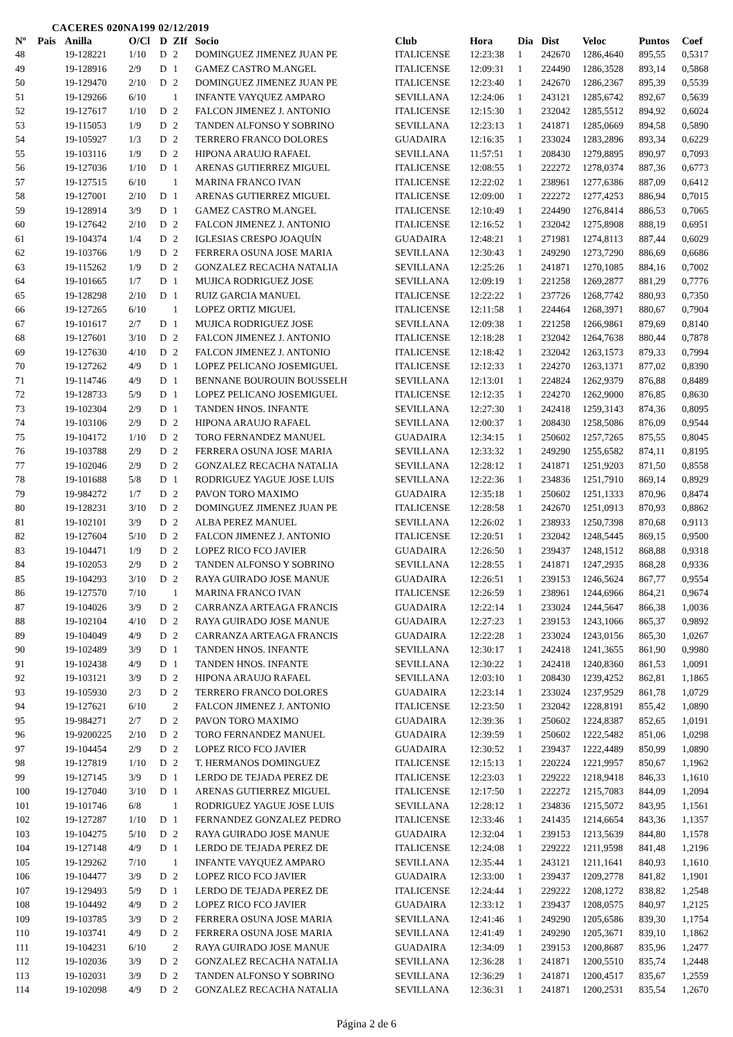CACERES 020NA199 02/12/2019
| Nº | Pais | Anilla | O/Cl | D | ZIf | Socio | Club | Hora | Dia | Dist | Veloc | Puntos | Coef |
| --- | --- | --- | --- | --- | --- | --- | --- | --- | --- | --- | --- | --- | --- |
| 48 | | 19-128221 | 1/10 | D | 2 | DOMINGUEZ JIMENEZ JUAN PE | ITALICENSE | 12:23:38 | 1 | 242670 | 1286,4640 | 895,55 | 0,5317 |
| 49 | | 19-128916 | 2/9 | D | 1 | GAMEZ CASTRO M.ANGEL | ITALICENSE | 12:09:31 | 1 | 224490 | 1286,3528 | 893,14 | 0,5868 |
| 50 | | 19-129470 | 2/10 | D | 2 | DOMINGUEZ JIMENEZ JUAN PE | ITALICENSE | 12:23:40 | 1 | 242670 | 1286,2367 | 895,39 | 0,5539 |
| 51 | | 19-129266 | 6/10 | | 1 | INFANTE VAYQUEZ AMPARO | SEVILLANA | 12:24:06 | 1 | 243121 | 1285,6742 | 892,67 | 0,5639 |
| 52 | | 19-127617 | 1/10 | D | 2 | FALCON JIMENEZ J. ANTONIO | ITALICENSE | 12:15:30 | 1 | 232042 | 1285,5512 | 894,92 | 0,6024 |
| 53 | | 19-115053 | 1/9 | D | 2 | TANDEN ALFONSO Y SOBRINO | SEVILLANA | 12:23:13 | 1 | 241871 | 1285,0669 | 894,58 | 0,5890 |
| 54 | | 19-105927 | 1/3 | D | 2 | TERRERO FRANCO DOLORES | GUADAIRA | 12:16:35 | 1 | 233024 | 1283,2896 | 893,34 | 0,6229 |
| 55 | | 19-103116 | 1/9 | D | 2 | HIPONA ARAUJO RAFAEL | SEVILLANA | 11:57:51 | 1 | 208430 | 1279,8895 | 890,97 | 0,7093 |
| 56 | | 19-127036 | 1/10 | D | 1 | ARENAS GUTIERREZ MIGUEL | ITALICENSE | 12:08:55 | 1 | 222272 | 1278,0374 | 887,36 | 0,6773 |
| 57 | | 19-127515 | 6/10 | | 1 | MARINA FRANCO IVAN | ITALICENSE | 12:22:02 | 1 | 238961 | 1277,6386 | 887,09 | 0,6412 |
| 58 | | 19-127001 | 2/10 | D | 1 | ARENAS GUTIERREZ MIGUEL | ITALICENSE | 12:09:00 | 1 | 222272 | 1277,4253 | 886,94 | 0,7015 |
| 59 | | 19-128914 | 3/9 | D | 1 | GAMEZ CASTRO M.ANGEL | ITALICENSE | 12:10:49 | 1 | 224490 | 1276,8414 | 886,53 | 0,7065 |
| 60 | | 19-127642 | 2/10 | D | 2 | FALCON JIMENEZ J. ANTONIO | ITALICENSE | 12:16:52 | 1 | 232042 | 1275,8908 | 888,19 | 0,6951 |
| 61 | | 19-104374 | 1/4 | D | 2 | IGLESIAS CRESPO JOAQUÍN | GUADAIRA | 12:48:21 | 1 | 271981 | 1274,8113 | 887,44 | 0,6029 |
| 62 | | 19-103766 | 1/9 | D | 2 | FERRERA OSUNA JOSE MARIA | SEVILLANA | 12:30:43 | 1 | 249290 | 1273,7290 | 886,69 | 0,6686 |
| 63 | | 19-115262 | 1/9 | D | 2 | GONZALEZ RECACHA NATALIA | SEVILLANA | 12:25:26 | 1 | 241871 | 1270,1085 | 884,16 | 0,7002 |
| 64 | | 19-101665 | 1/7 | D | 1 | MUJICA RODRIGUEZ JOSE | SEVILLANA | 12:09:19 | 1 | 221258 | 1269,2877 | 881,29 | 0,7776 |
| 65 | | 19-128298 | 2/10 | D | 1 | RUIZ GARCIA MANUEL | ITALICENSE | 12:22:22 | 1 | 237726 | 1268,7742 | 880,93 | 0,7350 |
| 66 | | 19-127265 | 6/10 | | 1 | LOPEZ ORTIZ MIGUEL | ITALICENSE | 12:11:58 | 1 | 224464 | 1268,3971 | 880,67 | 0,7904 |
| 67 | | 19-101617 | 2/7 | D | 1 | MUJICA RODRIGUEZ JOSE | SEVILLANA | 12:09:38 | 1 | 221258 | 1266,9861 | 879,69 | 0,8140 |
| 68 | | 19-127601 | 3/10 | D | 2 | FALCON JIMENEZ J. ANTONIO | ITALICENSE | 12:18:28 | 1 | 232042 | 1264,7638 | 880,44 | 0,7878 |
| 69 | | 19-127630 | 4/10 | D | 2 | FALCON JIMENEZ J. ANTONIO | ITALICENSE | 12:18:42 | 1 | 232042 | 1263,1573 | 879,33 | 0,7994 |
| 70 | | 19-127262 | 4/9 | D | 1 | LOPEZ PELICANO JOSEMIGUEL | ITALICENSE | 12:12:33 | 1 | 224270 | 1263,1371 | 877,02 | 0,8390 |
| 71 | | 19-114746 | 4/9 | D | 1 | BENNANE BOUROUIN BOUSSELH | SEVILLANA | 12:13:01 | 1 | 224824 | 1262,9379 | 876,88 | 0,8489 |
| 72 | | 19-128733 | 5/9 | D | 1 | LOPEZ PELICANO JOSEMIGUEL | ITALICENSE | 12:12:35 | 1 | 224270 | 1262,9000 | 876,85 | 0,8630 |
| 73 | | 19-102304 | 2/9 | D | 1 | TANDEN HNOS. INFANTE | SEVILLANA | 12:27:30 | 1 | 242418 | 1259,3143 | 874,36 | 0,8095 |
| 74 | | 19-103106 | 2/9 | D | 2 | HIPONA ARAUJO RAFAEL | SEVILLANA | 12:00:37 | 1 | 208430 | 1258,5086 | 876,09 | 0,9544 |
| 75 | | 19-104172 | 1/10 | D | 2 | TORO FERNANDEZ MANUEL | GUADAIRA | 12:34:15 | 1 | 250602 | 1257,7265 | 875,55 | 0,8045 |
| 76 | | 19-103788 | 2/9 | D | 2 | FERRERA OSUNA JOSE MARIA | SEVILLANA | 12:33:32 | 1 | 249290 | 1255,6582 | 874,11 | 0,8195 |
| 77 | | 19-102046 | 2/9 | D | 2 | GONZALEZ RECACHA NATALIA | SEVILLANA | 12:28:12 | 1 | 241871 | 1251,9203 | 871,50 | 0,8558 |
| 78 | | 19-101688 | 5/8 | D | 1 | RODRIGUEZ YAGUE JOSE LUIS | SEVILLANA | 12:22:36 | 1 | 234836 | 1251,7910 | 869,14 | 0,8929 |
| 79 | | 19-984272 | 1/7 | D | 2 | PAVON TORO MAXIMO | GUADAIRA | 12:35:18 | 1 | 250602 | 1251,1333 | 870,96 | 0,8474 |
| 80 | | 19-128231 | 3/10 | D | 2 | DOMINGUEZ JIMENEZ JUAN PE | ITALICENSE | 12:28:58 | 1 | 242670 | 1251,0913 | 870,93 | 0,8862 |
| 81 | | 19-102101 | 3/9 | D | 2 | ALBA PEREZ MANUEL | SEVILLANA | 12:26:02 | 1 | 238933 | 1250,7398 | 870,68 | 0,9113 |
| 82 | | 19-127604 | 5/10 | D | 2 | FALCON JIMENEZ J. ANTONIO | ITALICENSE | 12:20:51 | 1 | 232042 | 1248,5445 | 869,15 | 0,9500 |
| 83 | | 19-104471 | 1/9 | D | 2 | LOPEZ RICO FCO JAVIER | GUADAIRA | 12:26:50 | 1 | 239437 | 1248,1512 | 868,88 | 0,9318 |
| 84 | | 19-102053 | 2/9 | D | 2 | TANDEN ALFONSO Y SOBRINO | SEVILLANA | 12:28:55 | 1 | 241871 | 1247,2935 | 868,28 | 0,9336 |
| 85 | | 19-104293 | 3/10 | D | 2 | RAYA GUIRADO JOSE MANUE | GUADAIRA | 12:26:51 | 1 | 239153 | 1246,5624 | 867,77 | 0,9554 |
| 86 | | 19-127570 | 7/10 | | 1 | MARINA FRANCO IVAN | ITALICENSE | 12:26:59 | 1 | 238961 | 1244,6966 | 864,21 | 0,9674 |
| 87 | | 19-104026 | 3/9 | D | 2 | CARRANZA ARTEAGA FRANCIS | GUADAIRA | 12:22:14 | 1 | 233024 | 1244,5647 | 866,38 | 1,0036 |
| 88 | | 19-102104 | 4/10 | D | 2 | RAYA GUIRADO JOSE MANUE | GUADAIRA | 12:27:23 | 1 | 239153 | 1243,1066 | 865,37 | 0,9892 |
| 89 | | 19-104049 | 4/9 | D | 2 | CARRANZA ARTEAGA FRANCIS | GUADAIRA | 12:22:28 | 1 | 233024 | 1243,0156 | 865,30 | 1,0267 |
| 90 | | 19-102489 | 3/9 | D | 1 | TANDEN HNOS. INFANTE | SEVILLANA | 12:30:17 | 1 | 242418 | 1241,3655 | 861,90 | 0,9980 |
| 91 | | 19-102438 | 4/9 | D | 1 | TANDEN HNOS. INFANTE | SEVILLANA | 12:30:22 | 1 | 242418 | 1240,8360 | 861,53 | 1,0091 |
| 92 | | 19-103121 | 3/9 | D | 2 | HIPONA ARAUJO RAFAEL | SEVILLANA | 12:03:10 | 1 | 208430 | 1239,4252 | 862,81 | 1,1865 |
| 93 | | 19-105930 | 2/3 | D | 2 | TERRERO FRANCO DOLORES | GUADAIRA | 12:23:14 | 1 | 233024 | 1237,9529 | 861,78 | 1,0729 |
| 94 | | 19-127621 | 6/10 | | 2 | FALCON JIMENEZ J. ANTONIO | ITALICENSE | 12:23:50 | 1 | 232042 | 1228,8191 | 855,42 | 1,0890 |
| 95 | | 19-984271 | 2/7 | D | 2 | PAVON TORO MAXIMO | GUADAIRA | 12:39:36 | 1 | 250602 | 1224,8387 | 852,65 | 1,0191 |
| 96 | | 19-9200225 | 2/10 | D | 2 | TORO FERNANDEZ MANUEL | GUADAIRA | 12:39:59 | 1 | 250602 | 1222,5482 | 851,06 | 1,0298 |
| 97 | | 19-104454 | 2/9 | D | 2 | LOPEZ RICO FCO JAVIER | GUADAIRA | 12:30:52 | 1 | 239437 | 1222,4489 | 850,99 | 1,0890 |
| 98 | | 19-127819 | 1/10 | D | 2 | T. HERMANOS DOMINGUEZ | ITALICENSE | 12:15:13 | 1 | 220224 | 1221,9957 | 850,67 | 1,1962 |
| 99 | | 19-127145 | 3/9 | D | 1 | LERDO DE TEJADA PEREZ DE | ITALICENSE | 12:23:03 | 1 | 229222 | 1218,9418 | 846,33 | 1,1610 |
| 100 | | 19-127040 | 3/10 | D | 1 | ARENAS GUTIERREZ MIGUEL | ITALICENSE | 12:17:50 | 1 | 222272 | 1215,7083 | 844,09 | 1,2094 |
| 101 | | 19-101746 | 6/8 | | 1 | RODRIGUEZ YAGUE JOSE LUIS | SEVILLANA | 12:28:12 | 1 | 234836 | 1215,5072 | 843,95 | 1,1561 |
| 102 | | 19-127287 | 1/10 | D | 1 | FERNANDEZ GONZALEZ PEDRO | ITALICENSE | 12:33:46 | 1 | 241435 | 1214,6654 | 843,36 | 1,1357 |
| 103 | | 19-104275 | 5/10 | D | 2 | RAYA GUIRADO JOSE MANUE | GUADAIRA | 12:32:04 | 1 | 239153 | 1213,5639 | 844,80 | 1,1578 |
| 104 | | 19-127148 | 4/9 | D | 1 | LERDO DE TEJADA PEREZ DE | ITALICENSE | 12:24:08 | 1 | 229222 | 1211,9598 | 841,48 | 1,2196 |
| 105 | | 19-129262 | 7/10 | | 1 | INFANTE VAYQUEZ AMPARO | SEVILLANA | 12:35:44 | 1 | 243121 | 1211,1641 | 840,93 | 1,1610 |
| 106 | | 19-104477 | 3/9 | D | 2 | LOPEZ RICO FCO JAVIER | GUADAIRA | 12:33:00 | 1 | 239437 | 1209,2778 | 841,82 | 1,1901 |
| 107 | | 19-129493 | 5/9 | D | 1 | LERDO DE TEJADA PEREZ DE | ITALICENSE | 12:24:44 | 1 | 229222 | 1208,1272 | 838,82 | 1,2548 |
| 108 | | 19-104492 | 4/9 | D | 2 | LOPEZ RICO FCO JAVIER | GUADAIRA | 12:33:12 | 1 | 239437 | 1208,0575 | 840,97 | 1,2125 |
| 109 | | 19-103785 | 3/9 | D | 2 | FERRERA OSUNA JOSE MARIA | SEVILLANA | 12:41:46 | 1 | 249290 | 1205,6586 | 839,30 | 1,1754 |
| 110 | | 19-103741 | 4/9 | D | 2 | FERRERA OSUNA JOSE MARIA | SEVILLANA | 12:41:49 | 1 | 249290 | 1205,3671 | 839,10 | 1,1862 |
| 111 | | 19-104231 | 6/10 | | 2 | RAYA GUIRADO JOSE MANUE | GUADAIRA | 12:34:09 | 1 | 239153 | 1200,8687 | 835,96 | 1,2477 |
| 112 | | 19-102036 | 3/9 | D | 2 | GONZALEZ RECACHA NATALIA | SEVILLANA | 12:36:28 | 1 | 241871 | 1200,5510 | 835,74 | 1,2448 |
| 113 | | 19-102031 | 3/9 | D | 2 | TANDEN ALFONSO Y SOBRINO | SEVILLANA | 12:36:29 | 1 | 241871 | 1200,4517 | 835,67 | 1,2559 |
| 114 | | 19-102098 | 4/9 | D | 2 | GONZALEZ RECACHA NATALIA | SEVILLANA | 12:36:31 | 1 | 241871 | 1200,2531 | 835,54 | 1,2670 |
Página 2 de 6